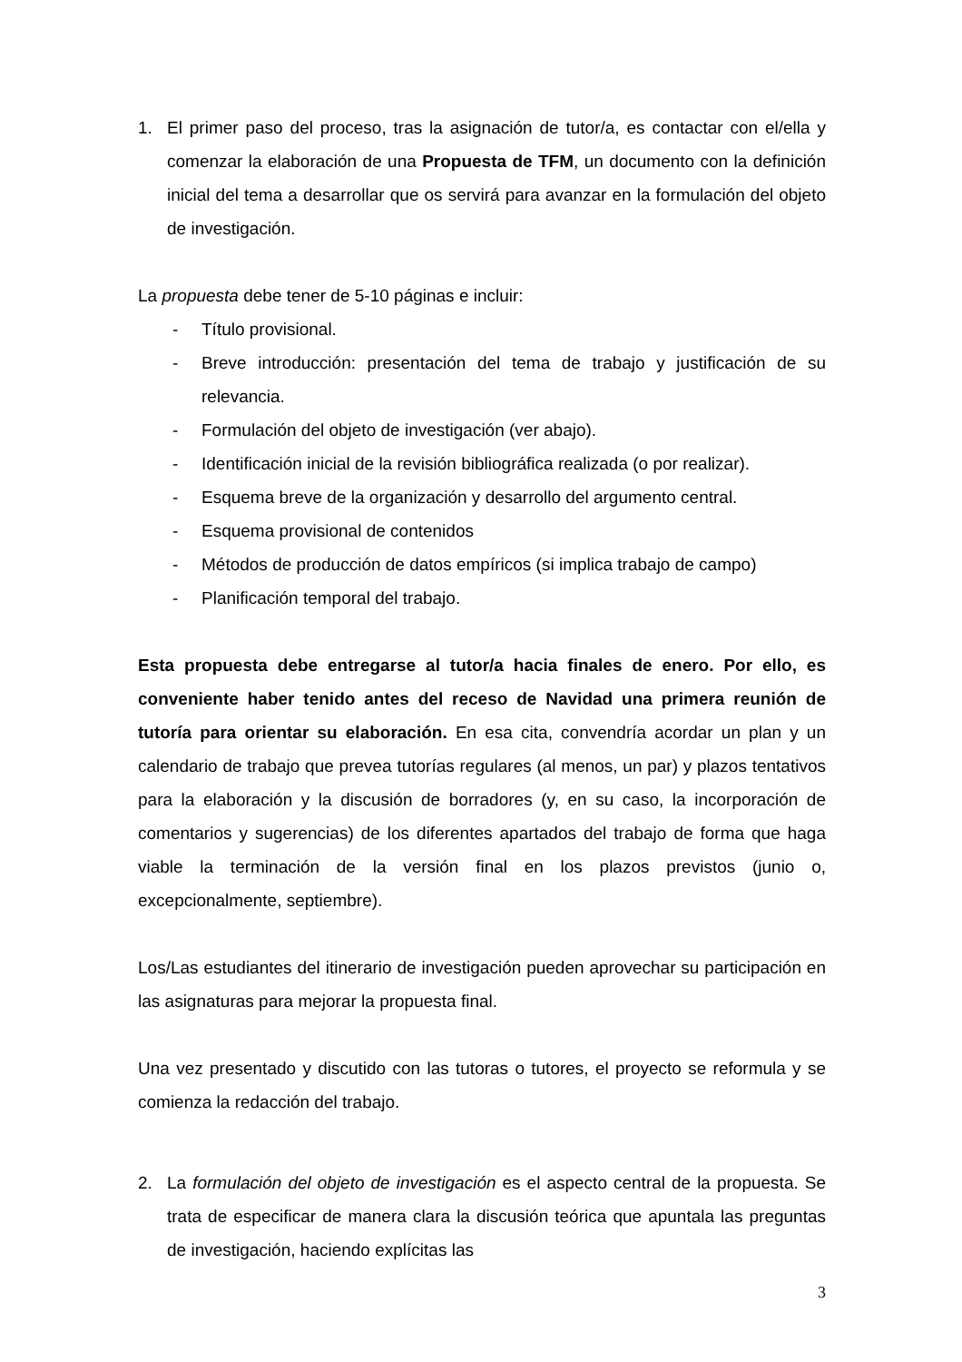1. El primer paso del proceso, tras la asignación de tutor/a, es contactar con el/ella y comenzar la elaboración de una Propuesta de TFM, un documento con la definición inicial del tema a desarrollar que os servirá para avanzar en la formulación del objeto de investigación.
La propuesta debe tener de 5-10 páginas e incluir:
- Título provisional.
- Breve introducción: presentación del tema de trabajo y justificación de su relevancia.
- Formulación del objeto de investigación (ver abajo).
- Identificación inicial de la revisión bibliográfica realizada (o por realizar).
- Esquema breve de la organización y desarrollo del argumento central.
- Esquema provisional de contenidos
- Métodos de producción de datos empíricos (si implica trabajo de campo)
- Planificación temporal del trabajo.
Esta propuesta debe entregarse al tutor/a hacia finales de enero. Por ello, es conveniente haber tenido antes del receso de Navidad una primera reunión de tutoría para orientar su elaboración. En esa cita, convendría acordar un plan y un calendario de trabajo que prevea tutorías regulares (al menos, un par) y plazos tentativos para la elaboración y la discusión de borradores (y, en su caso, la incorporación de comentarios y sugerencias) de los diferentes apartados del trabajo de forma que haga viable la terminación de la versión final en los plazos previstos (junio o, excepcionalmente, septiembre).
Los/Las estudiantes del itinerario de investigación pueden aprovechar su participación en las asignaturas para mejorar la propuesta final.
Una vez presentado y discutido con las tutoras o tutores, el proyecto se reformula y se comienza la redacción del trabajo.
2. La formulación del objeto de investigación es el aspecto central de la propuesta. Se trata de especificar de manera clara la discusión teórica que apuntala las preguntas de investigación, haciendo explícitas las
3